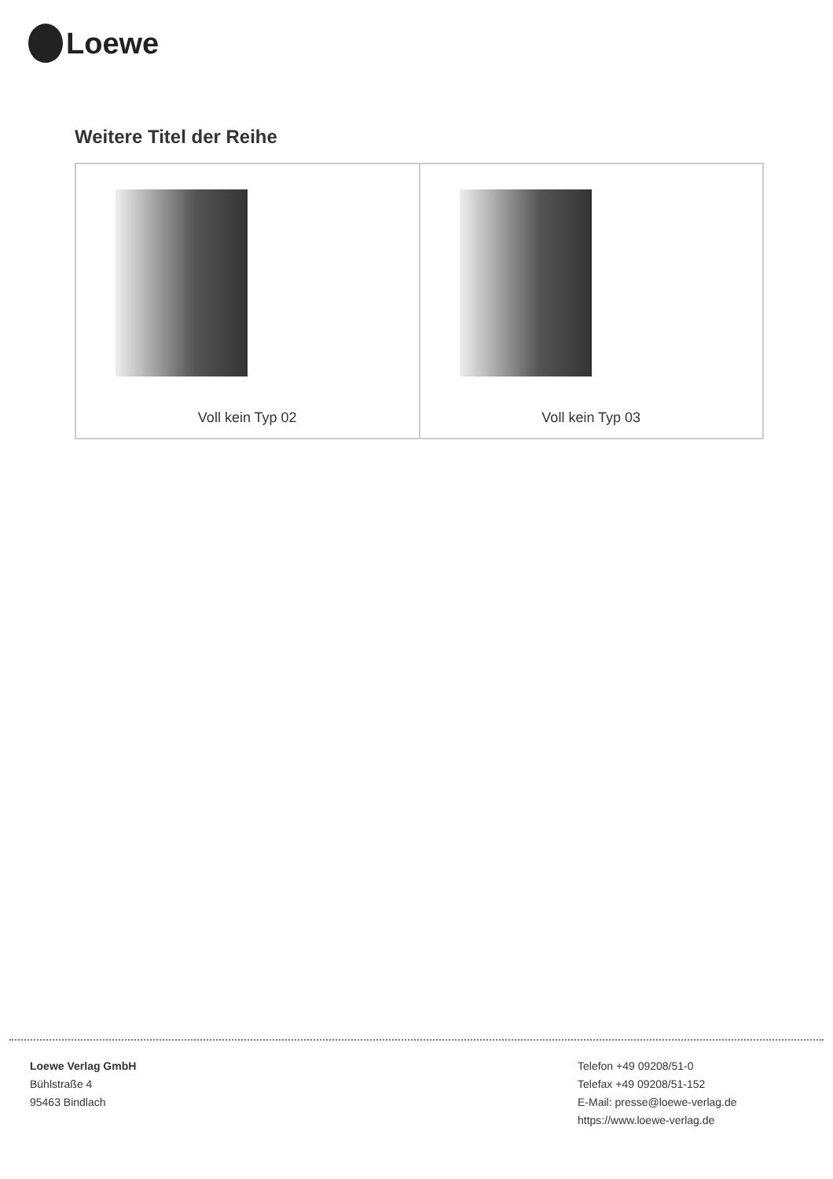Loewe
Weitere Titel der Reihe
| Voll kein Typ 02 | Voll kein Typ 03 |
Loewe Verlag GmbH
Bühlstraße 4
95463 Bindlach
Telefon +49 09208/51-0
Telefax +49 09208/51-152
E-Mail: presse@loewe-verlag.de
https://www.loewe-verlag.de